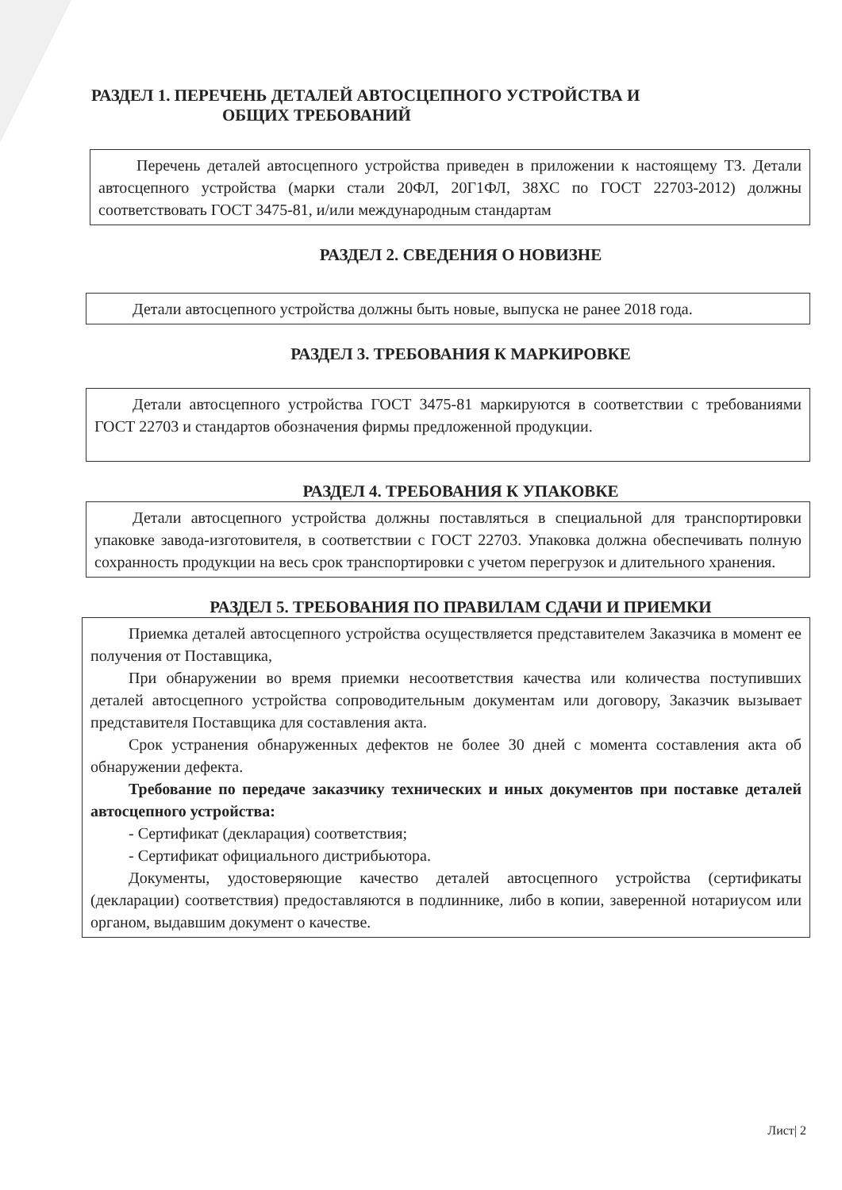РАЗДЕЛ 1. ПЕРЕЧЕНЬ ДЕТАЛЕЙ АВТОСЦЕПНОГО УСТРОЙСТВА И
ОБЩИХ ТРЕБОВАНИЙ
Перечень деталей автосцепного устройства приведен в приложении к настоящему ТЗ. Детали автосцепного устройства (марки стали 20ФЛ, 20Г1ФЛ, 38ХС по ГОСТ 22703-2012) должны соответствовать ГОСТ 3475-81, и/или международным стандартам
РАЗДЕЛ 2. СВЕДЕНИЯ О НОВИЗНЕ
Детали автосцепного устройства должны быть новые, выпуска не ранее 2018 года.
РАЗДЕЛ 3. ТРЕБОВАНИЯ К МАРКИРОВКЕ
Детали автосцепного устройства ГОСТ 3475-81 маркируются в соответствии с требованиями ГОСТ 22703 и стандартов обозначения фирмы предложенной продукции.
РАЗДЕЛ 4. ТРЕБОВАНИЯ К УПАКОВКЕ
Детали автосцепного устройства должны поставляться в специальной для транспортировки упаковке завода-изготовителя, в соответствии с ГОСТ 22703. Упаковка должна обеспечивать полную сохранность продукции на весь срок транспортировки с учетом перегрузок и длительного хранения.
РАЗДЕЛ 5. ТРЕБОВАНИЯ ПО ПРАВИЛАМ СДАЧИ И ПРИЕМКИ
Приемка деталей автосцепного устройства осуществляется представителем Заказчика в момент ее получения от Поставщика,
При обнаружении во время приемки несоответствия качества или количества поступивших деталей автосцепного устройства сопроводительным документам или договору, Заказчик вызывает представителя Поставщика для составления акта.
Срок устранения обнаруженных дефектов не более 30 дней с момента составления акта об обнаружении дефекта.
Требование по передаче заказчику технических и иных документов при поставке деталей автосцепного устройства:
- Сертификат (декларация) соответствия;
- Сертификат официального дистрибьютора.
Документы, удостоверяющие качество деталей автосцепного устройства (сертификаты (декларации) соответствия) предоставляются в подлиннике, либо в копии, заверенной нотариусом или органом, выдавшим документ о качестве.
Лист| 2